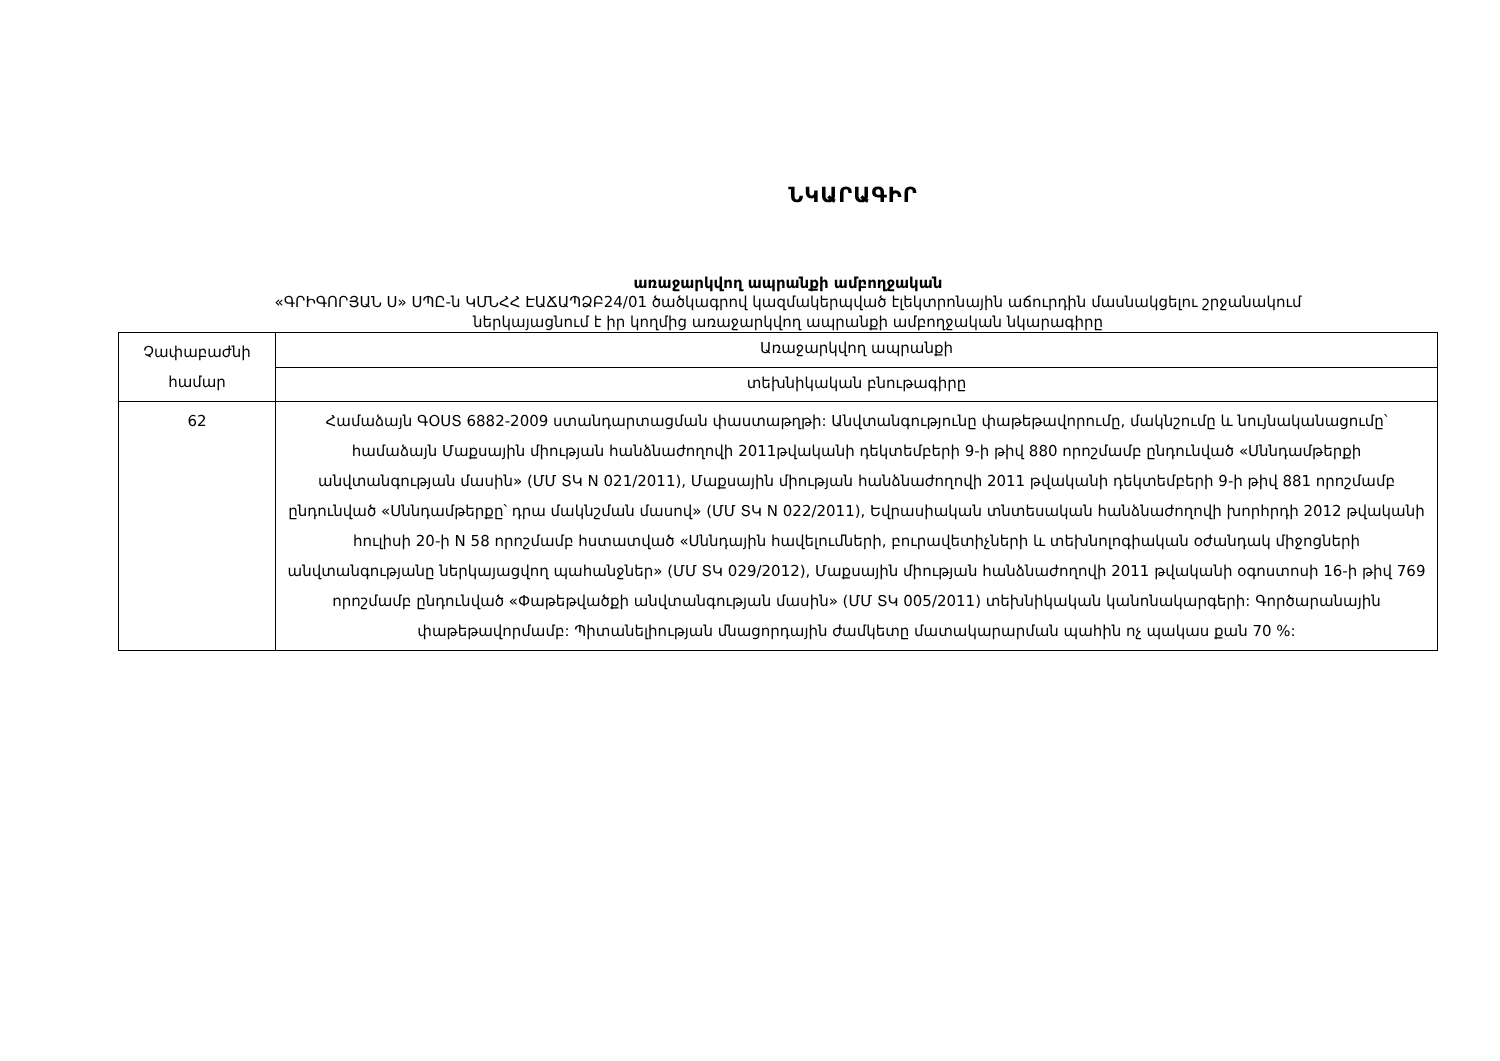ՆԿԱՐԱԳԻՐ
առաջարկվող ապրանքի ամբողջական
«ԳՐԻԳՈՐՅԱՆ Ս» ՍՊԸ-ն ԿՄՆՀՀ ԷԱՃԱՊՁԲ24/01 ծածկագրով կազմակերպված էլեկտրոնային աճուրդին մասնակցելու շրջանակում
ներկայացնում է իր կողմից առաջարկվող ապրանքի ամբողջական նկարագիրը
| Չափաբաժնի համար | Առաջարկվող ապրանքի |
| | տեխնիկական բնութագիրը |
| 62 | Համաձայն ԳՕՍՏ 6882-2009 ստանդարտացման փաստաթղթի: Անվտանգությունը փաթեթավորումը, մակնշումը և նույնականացումը՝ համաձայն Մաքսային միության հանձնաժողովի 2011թվականի դեկտեմբերի 9-ի թիվ 880 որոշմամբ ընդունված «Սննդամթերքի անվտանգության մասին» (ՄՄ ՏԿ N 021/2011), Մաքսային միության հանձնաժողովի 2011 թվականի դեկտեմբերի 9-ի թիվ 881 որոշմամբ ընդունված «Սննդամթերքը՝ դրա մակնշման մասով» (ՄՄ ՏԿ N 022/2011), Եվրասիական տնտեսական հանձնաժողովի խորհրդի 2012 թվականի հուլիսի 20-ի N 58 որոշմամբ հստատված «Սննդային հավելումների, բուրավետիչների և տեխնոլոգիական օժանդակ միջոցների անվտանգությանը ներկայացվող պահանջներ» (ՄՄ ՏԿ 029/2012), Մաքսային միության հանձնաժողովի 2011 թվականի օգոստոսի 16-ի թիվ 769 որոշմամբ ընդունված «Փաթեթվածքի անվտանգության մասին» (ՄՄ ՏԿ 005/2011) տեխնիկական կանոնակարգերի: Գործարանային փաթեթավորմամբ: Պիտանելիության մնացորդային ժամկետը մատակարարման պահին ոչ պակաս քան 70 %: |